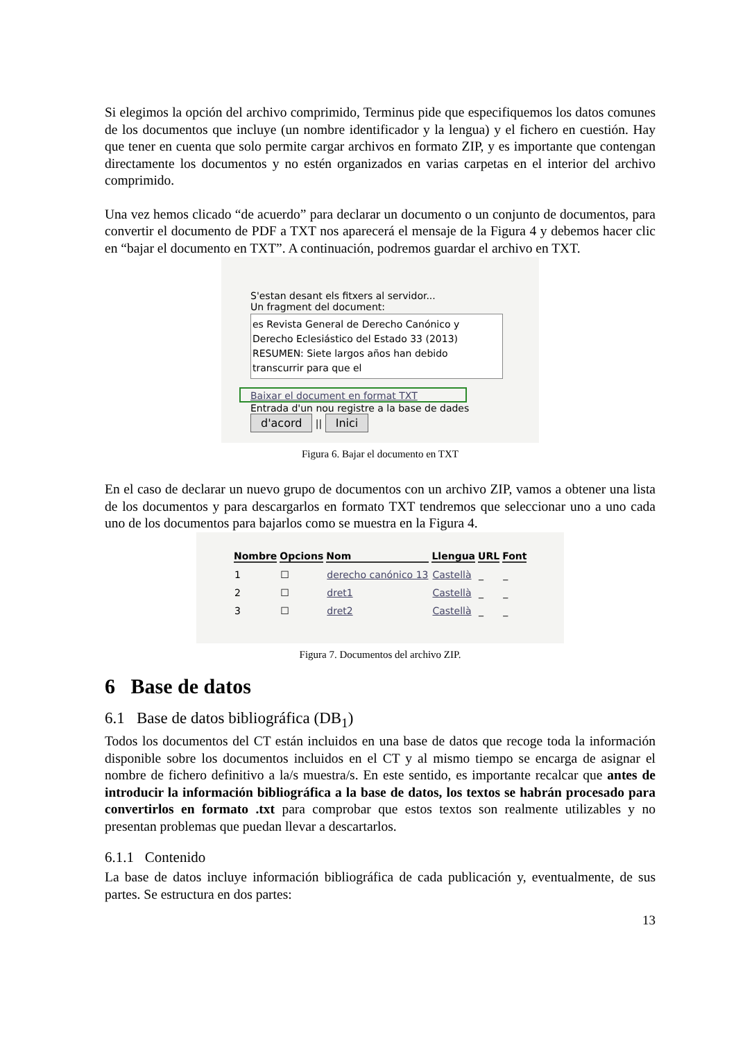Si elegimos la opción del archivo comprimido, Terminus pide que especifiquemos los datos comunes de los documentos que incluye (un nombre identificador y la lengua) y el fichero en cuestión. Hay que tener en cuenta que solo permite cargar archivos en formato ZIP, y es importante que contengan directamente los documentos y no estén organizados en varias carpetas en el interior del archivo comprimido.
Una vez hemos clicado “de acuerdo” para declarar un documento o un conjunto de documentos, para convertir el documento de PDF a TXT nos aparecerá el mensaje de la Figura 4 y debemos hacer clic en “bajar el documento en TXT”. A continuación, podremos guardar el archivo en TXT.
S'estan desant els fitxers al servidor...
Un fragment del document:
es Revista General de Derecho Canónico y
Derecho Eclesiástico del Estado 33 (2013)
RESUMEN: Siete largos años han debido
transcurrir para que el
Baixar el document en format TXT
Entrada d'un nou registre a la base de dades
d'acord || Inici
Figura 6. Bajar el documento en TXT
En el caso de declarar un nuevo grupo de documentos con un archivo ZIP, vamos a obtener una lista de los documentos y para descargarlos en formato TXT tendremos que seleccionar uno a uno cada uno de los documentos para bajarlos como se muestra en la Figura 4.
| Nombre | Opcions | Nom | Llengua | URL | Font |
| --- | --- | --- | --- | --- | --- |
| 1 | ☐ | derecho canónico 13 | Castellà | _ | _ |
| 2 | ☐ | dret1 | Castellà | _ | _ |
| 3 | ☐ | dret2 | Castellà | _ | _ |
Figura 7. Documentos del archivo ZIP.
6 Base de datos
6.1 Base de datos bibliográfica (DB<sub>1</sub>)
Todos los documentos del CT están incluidos en una base de datos que recoge toda la información disponible sobre los documentos incluidos en el CT y al mismo tiempo se encarga de asignar el nombre de fichero definitivo a la/s muestra/s. En este sentido, es importante recalcar que antes de introducir la información bibliográfica a la base de datos, los textos se habrán procesado para convertirlos en formato .txt para comprobar que estos textos son realmente utilizables y no presentan problemas que puedan llevar a descartarlos.
6.1.1 Contenido
La base de datos incluye información bibliográfica de cada publicación y, eventualmente, de sus partes. Se estructura en dos partes:
13